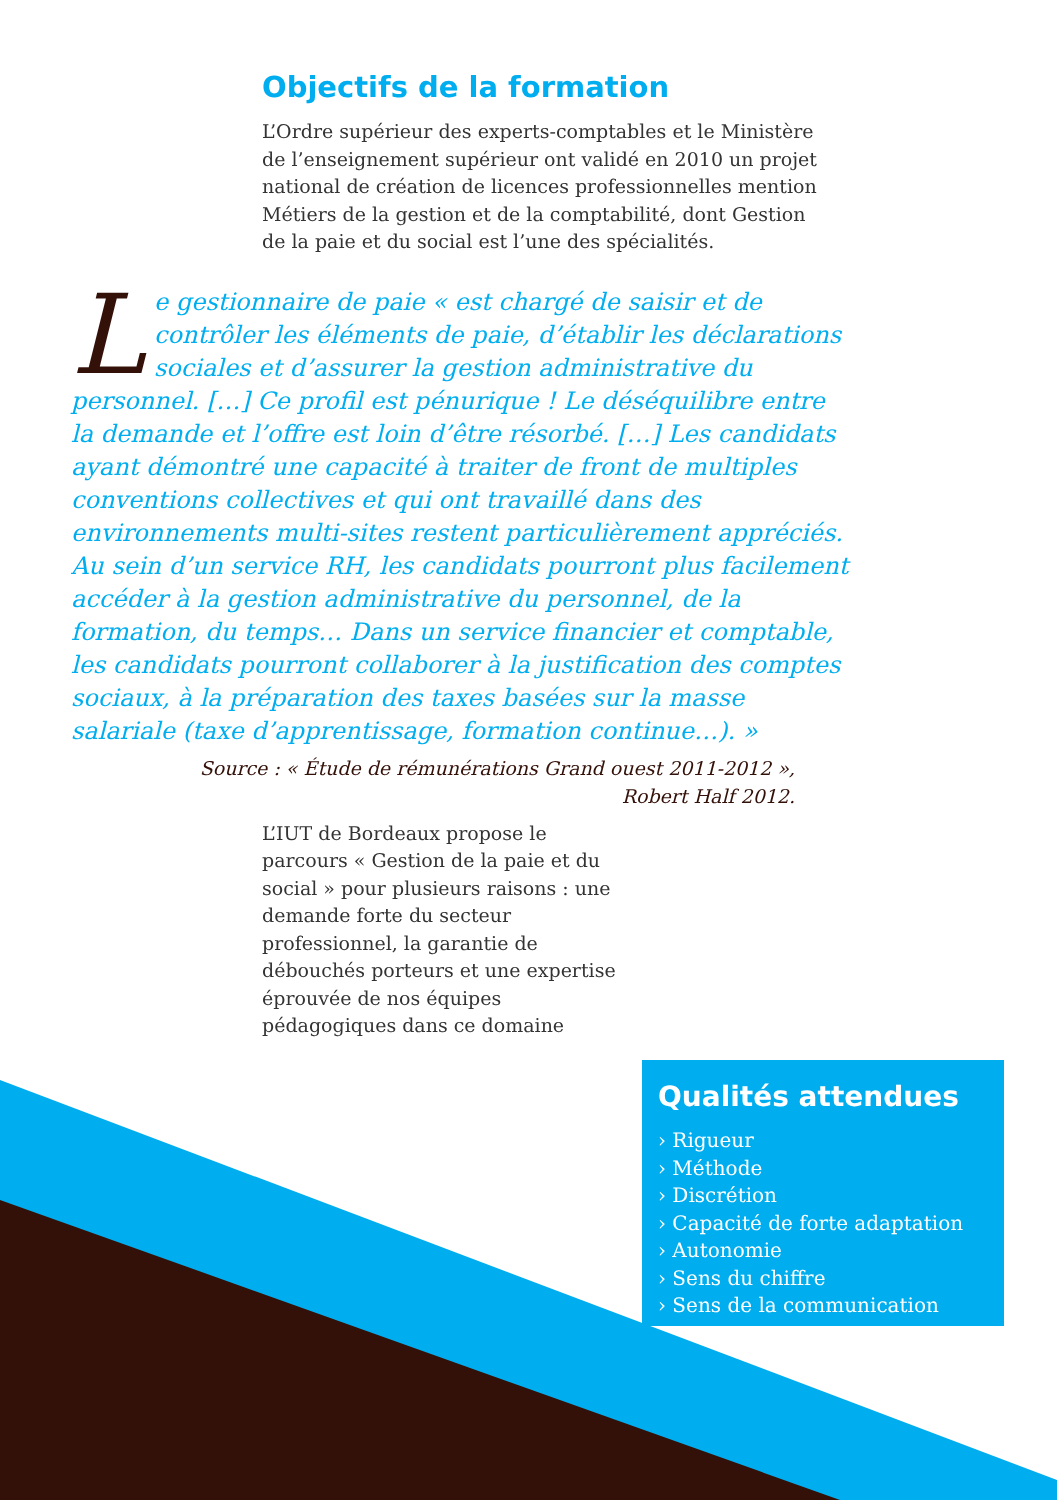Objectifs de la formation
L’Ordre supérieur des experts-comptables et le Ministère de l’enseignement supérieur ont validé en 2010 un projet national de création de licences professionnelles mention Métiers de la gestion et de la comptabilité, dont Gestion de la paie et du social est l’une des spécialités.
Le gestionnaire de paie « est chargé de saisir et de contrôler les éléments de paie, d’établir les déclarations sociales et d’assurer la gestion administrative du personnel. […] Ce profil est pénurique ! Le déséquilibre entre la demande et l’offre est loin d’être résorbé. […] Les candidats ayant démontré une capacité à traiter de front de multiples conventions collectives et qui ont travaillé dans des environnements multi-sites restent particulièrement appréciés. Au sein d’un service RH, les candidats pourront plus facilement accéder à la gestion administrative du personnel, de la formation, du temps… Dans un service financier et comptable, les candidats pourront collaborer à la justification des comptes sociaux, à la préparation des taxes basées sur la masse salariale (taxe d’apprentissage, formation continue…). »
Source : « Étude de rémunérations Grand ouest 2011-2012 »,
Robert Half 2012.
L’IUT de Bordeaux propose le parcours « Gestion de la paie et du social » pour plusieurs raisons : une demande forte du secteur professionnel, la garantie de débouchés porteurs et une expertise éprouvée de nos équipes pédagogiques dans ce domaine
Qualités attendues
› Rigueur
› Méthode
› Discrétion
› Capacité de forte adaptation
› Autonomie
› Sens du chiffre
› Sens de la communication